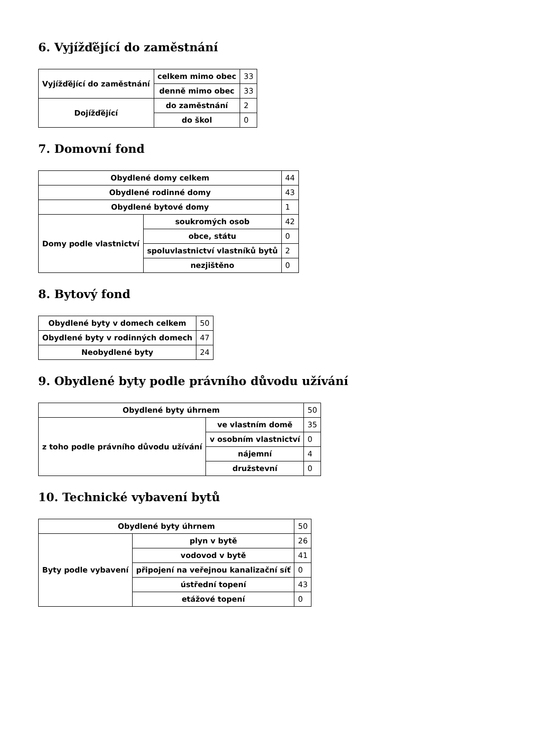6. Vyjížďějící do zaměstnání
| Vyjížďějící do zaměstnání | celkem mimo obec | 33 |
| | denně mimo obec | 33 |
| Dojížďějící | do zaměstnání | 2 |
| | do škol | 0 |
7. Domovní fond
| Obydlené domy celkem | | 44 |
| Obydlené rodinné domy | | 43 |
| Obydlené bytové domy | | 1 |
| Domy podle vlastnictví | soukromých osob | 42 |
| | obce, státu | 0 |
| | spoluvlastnictví vlastníků bytů | 2 |
| | nezjištěno | 0 |
8. Bytový fond
| Obydlené byty v domech celkem | 50 |
| Obydlené byty v rodinných domech | 47 |
| Neobydlené byty | 24 |
9. Obydlené byty podle právního důvodu užívání
| Obydlené byty úhrnem | | 50 |
| z toho podle právního důvodu užívání | ve vlastním domě | 35 |
| | v osobním vlastnictví | 0 |
| | nájemní | 4 |
| | družstevní | 0 |
10. Technické vybavení bytů
| Obydlené byty úhrnem | | 50 |
| Byty podle vybavení | plyn v bytě | 26 |
| | vodovod v bytě | 41 |
| | připojení na veřejnou kanalizační síť | 0 |
| | ústřední topení | 43 |
| | etážové topení | 0 |